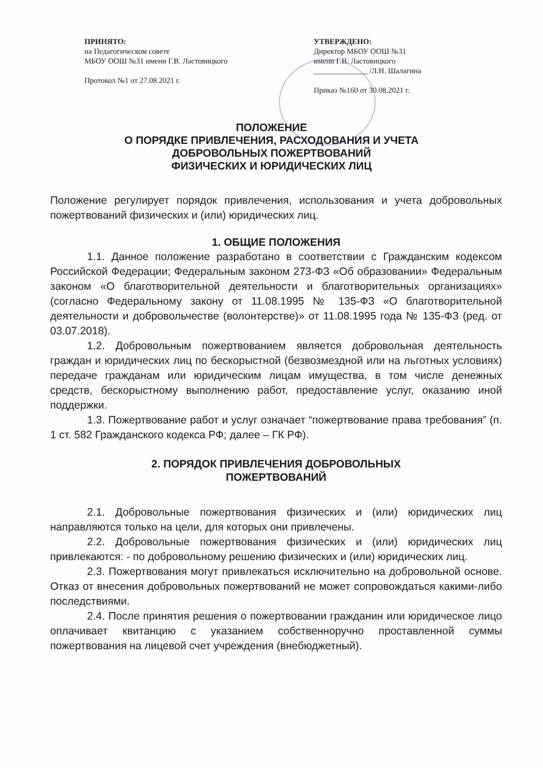ПРИНЯТО:
на Педагогическом совете
МБОУ ООШ №31 имени Г.В. Ластовицкого
Протокол №1 от 27.08.2021 г.
УТВЕРЖДЕНО:
Директор МБОУ ООШ №31
имени Г.В. Ластовицкого
______________ /Л.Н. Шалагина
Приказ №160 от 30.08.2021 г.
ПОЛОЖЕНИЕ
О ПОРЯДКЕ ПРИВЛЕЧЕНИЯ, РАСХОДОВАНИЯ И УЧЕТА
ДОБРОВОЛЬНЫХ ПОЖЕРТВОВАНИЙ
ФИЗИЧЕСКИХ И ЮРИДИЧЕСКИХ ЛИЦ
Положение регулирует порядок привлечения, использования и учета добровольных пожертвований физических и (или) юридических лиц.
1. ОБЩИЕ ПОЛОЖЕНИЯ
1.1. Данное положение разработано в соответствии с Гражданским кодексом Российской Федерации; Федеральным законом 273-ФЗ «Об образовании» Федеральным законом «О благотворительной деятельности и благотворительных организациях» (согласно Федеральному закону от 11.08.1995 № 135-ФЗ «О благотворительной деятельности и добровольчестве (волонтерстве)» от 11.08.1995 года № 135-ФЗ (ред. от 03.07.2018).
1.2. Добровольным пожертвованием является добровольная деятельность граждан и юридических лиц по бескорыстной (безвозмездной или на льготных условиях) передаче гражданам или юридическим лицам имущества, в том числе денежных средств, бескорыстному выполнению работ, предоставление услуг, оказанию иной поддержки.
1.3. Пожертвование работ и услуг означает “пожертвование права требования” (п. 1 ст. 582 Гражданского кодекса РФ; далее – ГК РФ).
2. ПОРЯДОК ПРИВЛЕЧЕНИЯ ДОБРОВОЛЬНЫХ
ПОЖЕРТВОВАНИЙ
2.1. Добровольные пожертвования физических и (или) юридических лиц направляются только на цели, для которых они привлечены.
2.2. Добровольные пожертвования физических и (или) юридических лиц привлекаются: - по добровольному решению физических и (или) юридических лиц.
2.3. Пожертвования могут привлекаться исключительно на добровольной основе. Отказ от внесения добровольных пожертвований не может сопровождаться какими-либо последствиями.
2.4. После принятия решения о пожертвовании гражданин или юридическое лицо оплачивает квитанцию с указанием собственноручно проставленной суммы пожертвования на лицевой счет учреждения (внебюджетный).